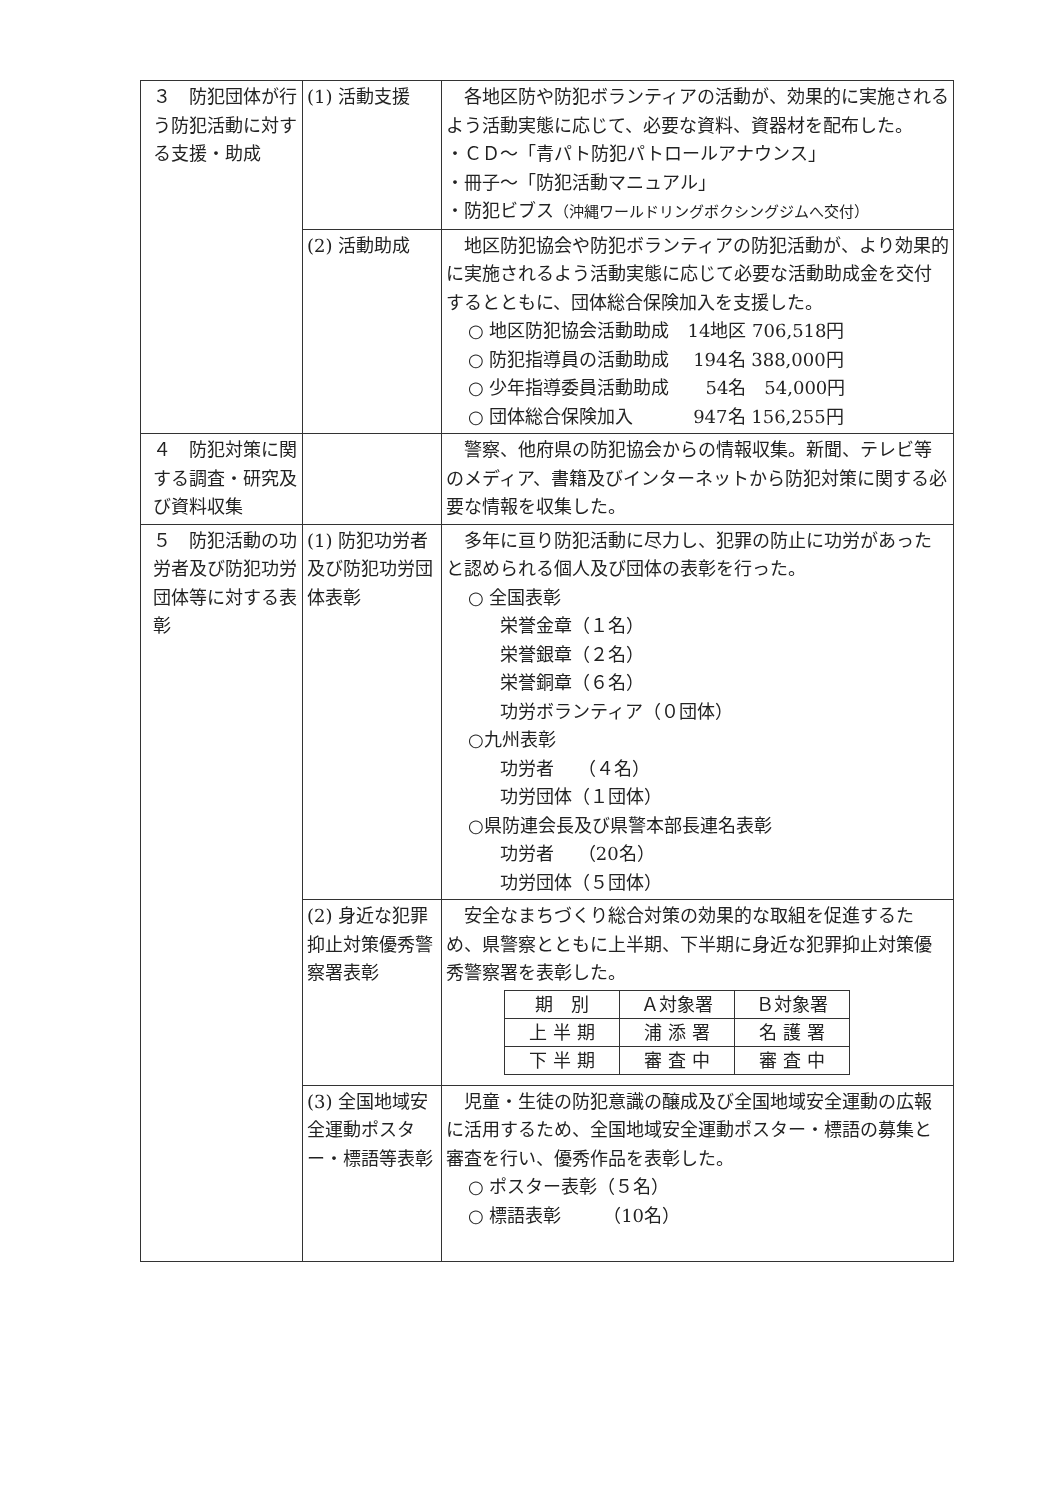| ３ 防犯団体が行う防犯活動に対する支援・助成 | (1) 活動支援 | 各地区防や防犯ボランティアの活動が、効果的に実施されるよう活動実態に応じて、必要な資料、資器材を配布した。 ・ＣＤ～「青パト防犯パトロールアナウンス」 ・冊子～「防犯活動マニュアル」 ・防犯ビブス （沖縄ワールドリングボクシングジムへ交付） |
| | (2) 活動助成 | 地区防犯協会や防犯ボランティアの防犯活動が、より効果的に実施されるよう活動実態に応じて必要な活動助成金を交付するとともに、団体総合保険加入を支援した。 ○ 地区防犯協会活動助成 14地区 706,518円 ○ 防犯指導員の活動助成 194名 388,000円 ○ 少年指導委員活動助成 54名 54,000円 ○ 団体総合保険加入 947名 156,255円 |
| ４ 防犯対策に関する調査・研究及び資料収集 | | 警察、他府県の防犯協会からの情報収集。新聞、テレビ等のメディア、書籍及びインターネットから防犯対策に関する必要な情報を収集した。 |
| ５ 防犯活動の功労者及び防犯功労団体等に対する表彰 | (1) 防犯功労者及び防犯功労団体表彰 | 多年に亘り防犯活動に尽力し、犯罪の防止に功労があったと認められる個人及び団体の表彰を行った。 ○ 全国表彰 栄誉金章（１名） 栄誉銀章（２名） 栄誉銅章（６名） 功労ボランティア（０団体） ○九州表彰 功労者 （４名） 功労団体（１団体） ○県防連会長及び県警本部長連名表彰 功労者 （20名） 功労団体（５団体） |
| | (2) 身近な犯罪抑止対策優秀警察署表彰 | 安全なまちづくり総合対策の効果的な取組を促進するため、県警察とともに上半期、下半期に身近な犯罪抑止対策優秀警察署を表彰した。 / 期 別 / Ａ対象署 / Ｂ対象署 / / --- / --- / --- / / 上 半 期 / 浦 添 署 / 名 護 署 / / 下 半 期 / 審 査 中 / 審 査 中 / |
| | (3) 全国地域安全運動ポスター・標語等表彰 | 児童・生徒の防犯意識の醸成及び全国地域安全運動の広報に活用するため、全国地域安全運動ポスター・標語の募集と審査を行い、優秀作品を表彰した。 ○ ポスター表彰（５名） ○ 標語表彰 （10名） |